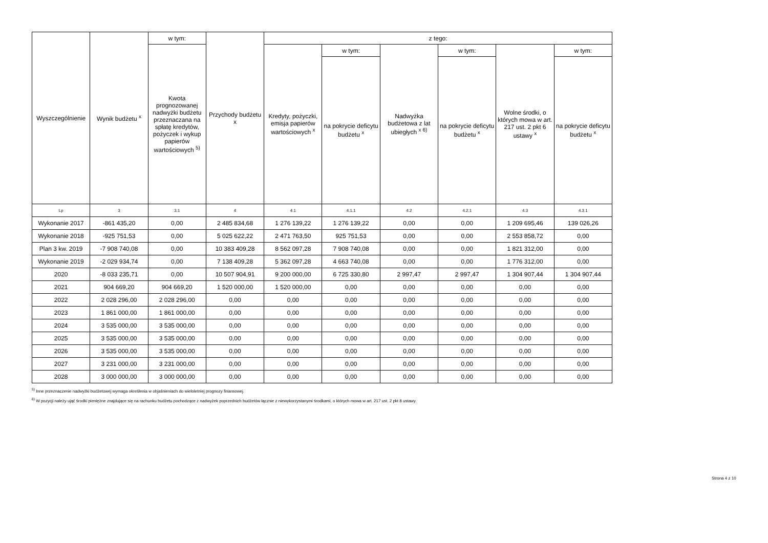| Wyszczególnienie | Wynik budżetu <sup>x</sup> | w tym: | Przychody budżetu x | z tego: | | | | | |
| --- | --- | --- | --- | --- | --- | --- | --- | --- | --- |
| | | Kwota prognozowanej nadwyżki budżetu przeznaczana na spłatę kredytów, pożyczek i wykup papierów wartościowych <sup>5)</sup> | | Kredyty, pożyczki, emisja papierów wartościowych <sup>x</sup> | w tym: | Nadwyżka budżetowa z lat ubiegłych <sup>x 6)</sup> | w tym: | Wolne środki, o których mowa w art. 217 ust. 2 pkt 6 ustawy <sup>x</sup> | w tym: |
| | | | | | na pokrycie deficytu budżetu <sup>x</sup> | | na pokrycie deficytu budżetu <sup>x</sup> | | na pokrycie deficytu budżetu <sup>x</sup> |
| Lp | 3 | 3.1 | 4 | 4.1 | 4.1.1 | 4.2 | 4.2.1 | 4.3 | 4.3.1 |
| Wykonanie 2017 | -861 435,20 | 0,00 | 2 485 834,68 | 1 276 139,22 | 1 276 139,22 | 0,00 | 0,00 | 1 209 695,46 | 139 026,26 |
| Wykonanie 2018 | -925 751,53 | 0,00 | 5 025 622,22 | 2 471 763,50 | 925 751,53 | 0,00 | 0,00 | 2 553 858,72 | 0,00 |
| Plan 3 kw. 2019 | -7 908 740,08 | 0,00 | 10 383 409,28 | 8 562 097,28 | 7 908 740,08 | 0,00 | 0,00 | 1 821 312,00 | 0,00 |
| Wykonanie 2019 | -2 029 934,74 | 0,00 | 7 138 409,28 | 5 362 097,28 | 4 663 740,08 | 0,00 | 0,00 | 1 776 312,00 | 0,00 |
| 2020 | -8 033 235,71 | 0,00 | 10 507 904,91 | 9 200 000,00 | 6 725 330,80 | 2 997,47 | 2 997,47 | 1 304 907,44 | 1 304 907,44 |
| 2021 | 904 669,20 | 904 669,20 | 1 520 000,00 | 1 520 000,00 | 0,00 | 0,00 | 0,00 | 0,00 | 0,00 |
| 2022 | 2 028 296,00 | 2 028 296,00 | 0,00 | 0,00 | 0,00 | 0,00 | 0,00 | 0,00 | 0,00 |
| 2023 | 1 861 000,00 | 1 861 000,00 | 0,00 | 0,00 | 0,00 | 0,00 | 0,00 | 0,00 | 0,00 |
| 2024 | 3 535 000,00 | 3 535 000,00 | 0,00 | 0,00 | 0,00 | 0,00 | 0,00 | 0,00 | 0,00 |
| 2025 | 3 535 000,00 | 3 535 000,00 | 0,00 | 0,00 | 0,00 | 0,00 | 0,00 | 0,00 | 0,00 |
| 2026 | 3 535 000,00 | 3 535 000,00 | 0,00 | 0,00 | 0,00 | 0,00 | 0,00 | 0,00 | 0,00 |
| 2027 | 3 231 000,00 | 3 231 000,00 | 0,00 | 0,00 | 0,00 | 0,00 | 0,00 | 0,00 | 0,00 |
| 2028 | 3 000 000,00 | 3 000 000,00 | 0,00 | 0,00 | 0,00 | 0,00 | 0,00 | 0,00 | 0,00 |
<sup>5)</sup> Inne przeznaczenie nadwyżki budżetowej wymaga określenia w objaśnieniach do wieloletniej prognozy finansowej.
<sup>6)</sup> W pozycji należy ująć środki pieniężne znajdujące się na rachunku budżetu pochodzące z nadwyżek poprzednich budżetów łącznie z niewykorzystanymi środkami, o których mowa w art. 217 ust. 2 pkt 8 ustawy.
Strona 4 z 10